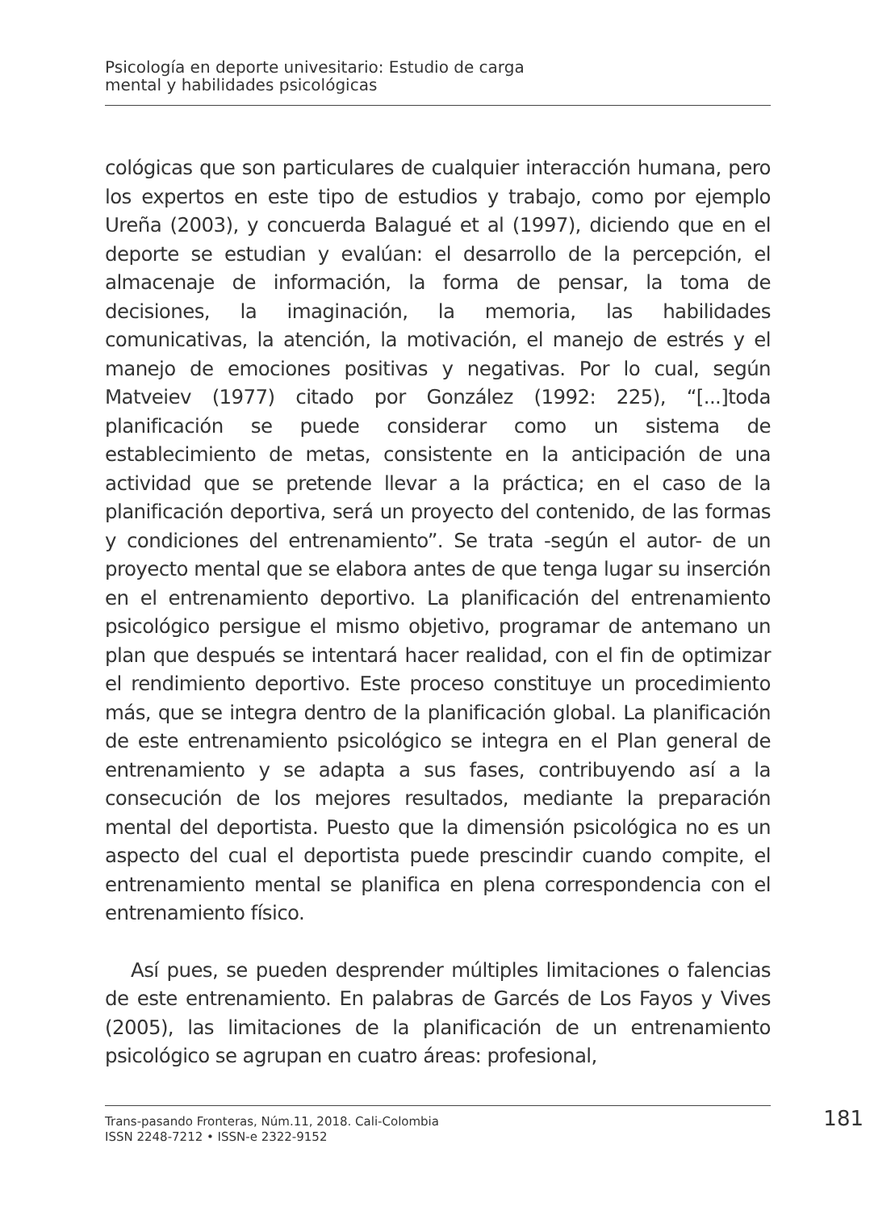Psicología en deporte univesitario: Estudio de carga
mental y habilidades psicológicas
cológicas que son particulares de cualquier interacción humana, pero los expertos en este tipo de estudios y trabajo, como por ejemplo Ureña (2003), y concuerda Balagué et al (1997), diciendo que en el deporte se estudian y evalúan: el desarrollo de la percepción, el almacenaje de información, la forma de pensar, la toma de decisiones, la imaginación, la memoria, las habilidades comunicativas, la atención, la motivación, el manejo de estrés y el manejo de emociones positivas y negativas. Por lo cual, según Matveiev (1977) citado por González (1992: 225), “[...]toda planificación se puede considerar como un sistema de establecimiento de metas, consistente en la anticipación de una actividad que se pretende llevar a la práctica; en el caso de la planificación deportiva, será un proyecto del contenido, de las formas y condiciones del entrenamiento”. Se trata -según el autor- de un proyecto mental que se elabora antes de que tenga lugar su inserción en el entrenamiento deportivo. La planificación del entrenamiento psicológico persigue el mismo objetivo, programar de antemano un plan que después se intentará hacer realidad, con el fin de optimizar el rendimiento deportivo. Este proceso constituye un procedimiento más, que se integra dentro de la planificación global. La planificación de este entrenamiento psicológico se integra en el Plan general de entrenamiento y se adapta a sus fases, contribuyendo así a la consecución de los mejores resultados, mediante la preparación mental del deportista. Puesto que la dimensión psicológica no es un aspecto del cual el deportista puede prescindir cuando compite, el entrenamiento mental se planifica en plena correspondencia con el entrenamiento físico.
Así pues, se pueden desprender múltiples limitaciones o falencias de este entrenamiento. En palabras de Garcés de Los Fayos y Vives (2005), las limitaciones de la planificación de un entrenamiento psicológico se agrupan en cuatro áreas: profesional,
Trans-pasando Fronteras, Núm.11, 2018. Cali-Colombia
ISSN 2248-7212 • ISSN-e 2322-9152
181